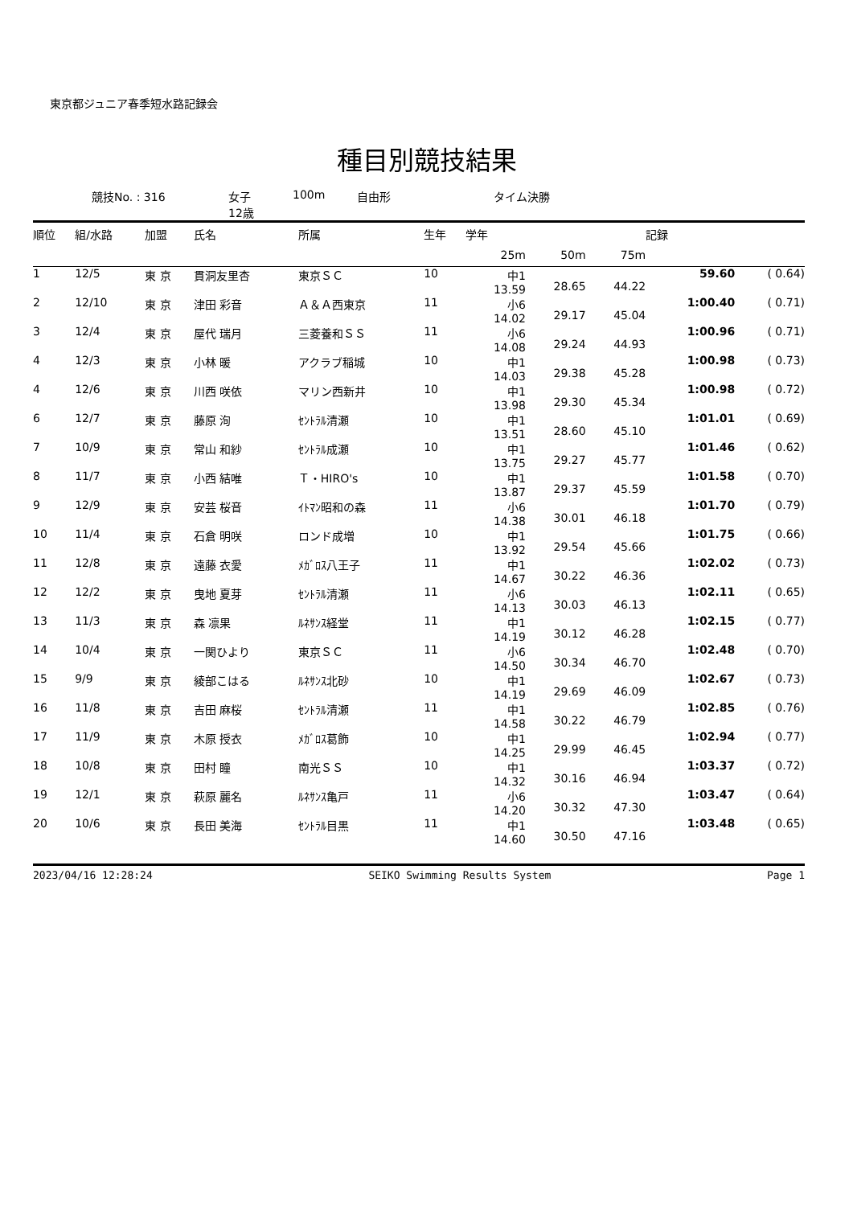東京都ジュニア春季短水路記録会
種目別競技結果
競技No. : 316 女子
12歳 100m 自由形 タイム決勝
| 順位 | 組/水路 | 加盟 | 氏名 | 所属 | 生年 | 学年 | | | 記録 | |
| --- | --- | --- | --- | --- | --- | --- | --- | --- | --- | --- |
| | | | | | | 25m | 50m | 75m | | |
| 1 | 12/5 | 東 京 | 貫洞友里杏 | 東京ＳＣ | 10 | 中1 13.59 | 28.65 | 44.22 | 59.60 | ( 0.64) |
| 2 | 12/10 | 東 京 | 津田 彩音 | Ａ＆Ａ西東京 | 11 | 小6 14.02 | 29.17 | 45.04 | 1:00.40 | ( 0.71) |
| 3 | 12/4 | 東 京 | 屋代 瑞月 | 三菱養和ＳＳ | 11 | 小6 14.08 | 29.24 | 44.93 | 1:00.96 | ( 0.71) |
| 4 | 12/3 | 東 京 | 小林 暖 | アクラブ稲城 | 10 | 中1 14.03 | 29.38 | 45.28 | 1:00.98 | ( 0.73) |
| 4 | 12/6 | 東 京 | 川西 咲依 | マリン西新井 | 10 | 中1 13.98 | 29.30 | 45.34 | 1:00.98 | ( 0.72) |
| 6 | 12/7 | 東 京 | 藤原 洵 | ｾﾝﾄﾗﾙ清瀬 | 10 | 中1 13.51 | 28.60 | 45.10 | 1:01.01 | ( 0.69) |
| 7 | 10/9 | 東 京 | 常山 和紗 | ｾﾝﾄﾗﾙ成瀬 | 10 | 中1 13.75 | 29.27 | 45.77 | 1:01.46 | ( 0.62) |
| 8 | 11/7 | 東 京 | 小西 結唯 | Ｔ・HIRO's | 10 | 中1 13.87 | 29.37 | 45.59 | 1:01.58 | ( 0.70) |
| 9 | 12/9 | 東 京 | 安芸 桜音 | ｲﾄﾏﾝ昭和の森 | 11 | 小6 14.38 | 30.01 | 46.18 | 1:01.70 | ( 0.79) |
| 10 | 11/4 | 東 京 | 石倉 明咲 | ロンド成増 | 10 | 中1 13.92 | 29.54 | 45.66 | 1:01.75 | ( 0.66) |
| 11 | 12/8 | 東 京 | 遠藤 衣愛 | ﾒｶﾞﾛｽ八王子 | 11 | 中1 14.67 | 30.22 | 46.36 | 1:02.02 | ( 0.73) |
| 12 | 12/2 | 東 京 | 曳地 夏芽 | ｾﾝﾄﾗﾙ清瀬 | 11 | 小6 14.13 | 30.03 | 46.13 | 1:02.11 | ( 0.65) |
| 13 | 11/3 | 東 京 | 森 凛果 | ﾙﾈｻﾝｽ経堂 | 11 | 中1 14.19 | 30.12 | 46.28 | 1:02.15 | ( 0.77) |
| 14 | 10/4 | 東 京 | 一関ひより | 東京ＳＣ | 11 | 小6 14.50 | 30.34 | 46.70 | 1:02.48 | ( 0.70) |
| 15 | 9/9 | 東 京 | 綾部こはる | ﾙﾈｻﾝｽ北砂 | 10 | 中1 14.19 | 29.69 | 46.09 | 1:02.67 | ( 0.73) |
| 16 | 11/8 | 東 京 | 吉田 麻桜 | ｾﾝﾄﾗﾙ清瀬 | 11 | 中1 14.58 | 30.22 | 46.79 | 1:02.85 | ( 0.76) |
| 17 | 11/9 | 東 京 | 木原 授衣 | ﾒｶﾞﾛｽ葛飾 | 10 | 中1 14.25 | 29.99 | 46.45 | 1:02.94 | ( 0.77) |
| 18 | 10/8 | 東 京 | 田村 瞳 | 南光ＳＳ | 10 | 中1 14.32 | 30.16 | 46.94 | 1:03.37 | ( 0.72) |
| 19 | 12/1 | 東 京 | 萩原 麗名 | ﾙﾈｻﾝｽ亀戸 | 11 | 小6 14.20 | 30.32 | 47.30 | 1:03.47 | ( 0.64) |
| 20 | 10/6 | 東 京 | 長田 美海 | ｾﾝﾄﾗﾙ目黒 | 11 | 中1 14.60 | 30.50 | 47.16 | 1:03.48 | ( 0.65) |
2023/04/16 12:28:24 SEIKO Swimming Results System Page 1